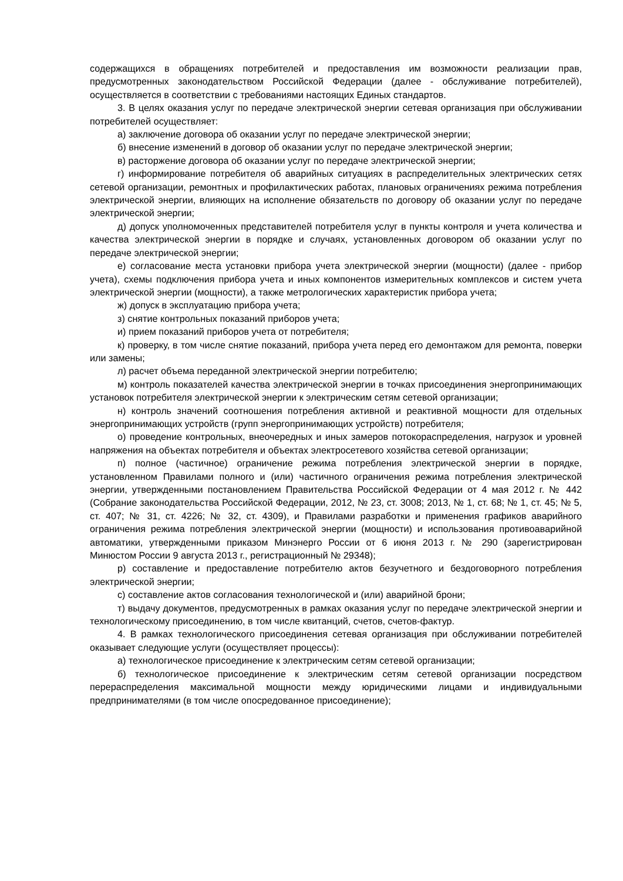содержащихся в обращениях потребителей и предоставления им возможности реализации прав, предусмотренных законодательством Российской Федерации (далее - обслуживание потребителей), осуществляется в соответствии с требованиями настоящих Единых стандартов.
3. В целях оказания услуг по передаче электрической энергии сетевая организация при обслуживании потребителей осуществляет:
а) заключение договора об оказании услуг по передаче электрической энергии;
б) внесение изменений в договор об оказании услуг по передаче электрической энергии;
в) расторжение договора об оказании услуг по передаче электрической энергии;
г) информирование потребителя об аварийных ситуациях в распределительных электрических сетях сетевой организации, ремонтных и профилактических работах, плановых ограничениях режима потребления электрической энергии, влияющих на исполнение обязательств по договору об оказании услуг по передаче электрической энергии;
д) допуск уполномоченных представителей потребителя услуг в пункты контроля и учета количества и качества электрической энергии в порядке и случаях, установленных договором об оказании услуг по передаче электрической энергии;
е) согласование места установки прибора учета электрической энергии (мощности) (далее - прибор учета), схемы подключения прибора учета и иных компонентов измерительных комплексов и систем учета электрической энергии (мощности), а также метрологических характеристик прибора учета;
ж) допуск в эксплуатацию прибора учета;
з) снятие контрольных показаний приборов учета;
и) прием показаний приборов учета от потребителя;
к) проверку, в том числе снятие показаний, прибора учета перед его демонтажом для ремонта, поверки или замены;
л) расчет объема переданной электрической энергии потребителю;
м) контроль показателей качества электрической энергии в точках присоединения энергопринимающих установок потребителя электрической энергии к электрическим сетям сетевой организации;
н) контроль значений соотношения потребления активной и реактивной мощности для отдельных энергопринимающих устройств (групп энергопринимающих устройств) потребителя;
о) проведение контрольных, внеочередных и иных замеров потокораспределения, нагрузок и уровней напряжения на объектах потребителя и объектах электросетевого хозяйства сетевой организации;
п) полное (частичное) ограничение режима потребления электрической энергии в порядке, установленном Правилами полного и (или) частичного ограничения режима потребления электрической энергии, утвержденными постановлением Правительства Российской Федерации от 4 мая 2012 г. № 442 (Собрание законодательства Российской Федерации, 2012, № 23, ст. 3008; 2013, № 1, ст. 68; № 1, ст. 45; № 5, ст. 407; № 31, ст. 4226; № 32, ст. 4309), и Правилами разработки и применения графиков аварийного ограничения режима потребления электрической энергии (мощности) и использования противоаварийной автоматики, утвержденными приказом Минэнерго России от 6 июня 2013 г. № 290 (зарегистрирован Минюстом России 9 августа 2013 г., регистрационный № 29348);
р) составление и предоставление потребителю актов безучетного и бездоговорного потребления электрической энергии;
с) составление актов согласования технологической и (или) аварийной брони;
т) выдачу документов, предусмотренных в рамках оказания услуг по передаче электрической энергии и технологическому присоединению, в том числе квитанций, счетов, счетов-фактур.
4. В рамках технологического присоединения сетевая организация при обслуживании потребителей оказывает следующие услуги (осуществляет процессы):
а) технологическое присоединение к электрическим сетям сетевой организации;
б) технологическое присоединение к электрическим сетям сетевой организации посредством перераспределения максимальной мощности между юридическими лицами и индивидуальными предпринимателями (в том числе опосредованное присоединение);